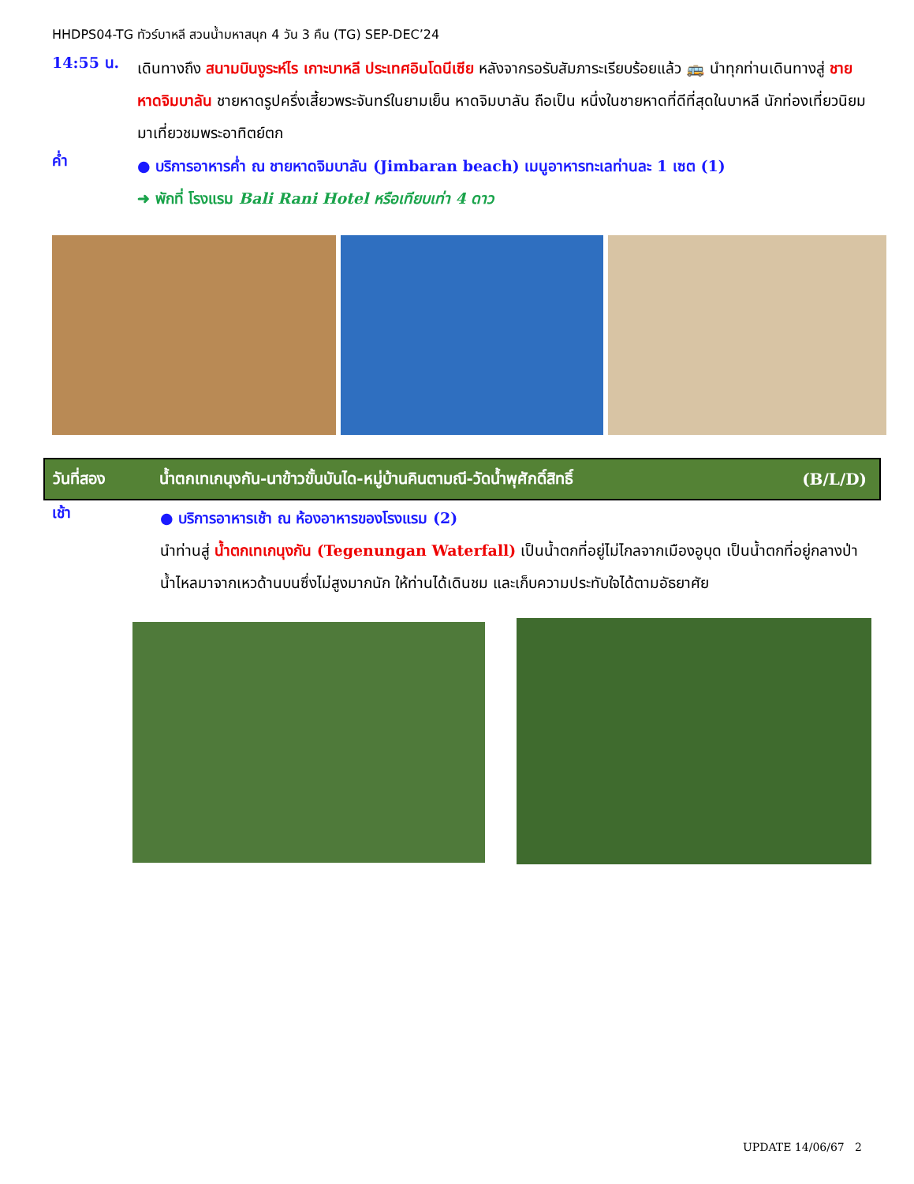HHDPS04-TG ทัวร์บาหลี สวนน้ำมหาสนุก 4 วัน 3 คืน (TG) SEP-DEC’24
14:55 น.
เดินทางถึง สนามบินงูระห์ไร เกาะบาหลี ประเทศอินโดนีเซีย หลังจากรอรับสัมภาระเรียบร้อยแล้ว 🚌 นำทุกท่านเดินทางสู่ ชายหาดจิมบาลัน ชายหาดรูปครึ่งเสี้ยวพระจันทร์ในยามเย็น หาดจิมบาลัน ถือเป็น หนึ่งในชายหาดที่ดีที่สุดในบาหลี นักท่องเที่ยวนิยมมาเที่ยวชมพระอาทิตย์ตก
ค่ำ
● บริการอาหารค่ำ ณ ชายหาดจิมบาลัน (Jimbaran beach) เมนูอาหารทะเลท่านละ 1 เซต (1)
➜ พักที่ โรงแรม Bali Rani Hotel หรือเทียบเท่า 4 ดาว
วันที่สอง น้ำตกเทเกนุงกัน-นาข้าวขั้นบันได-หมู่บ้านคินตามณี-วัดน้ำพุศักดิ์สิทธิ์ (B/L/D)
เช้า
● บริการอาหารเช้า ณ ห้องอาหารของโรงแรม (2)
นำท่านสู่ น้ำตกเทเกนุงกัน (Tegenungan Waterfall) เป็นน้ำตกที่อยู่ไม่ไกลจากเมืองอูบุด เป็นน้ำตกที่อยู่กลางป่า น้ำไหลมาจากเหวด้านบนซึ่งไม่สูงมากนัก ให้ท่านได้เดินชม และเก็บความประทับใจได้ตามอัธยาศัย
UPDATE 14/06/67 2